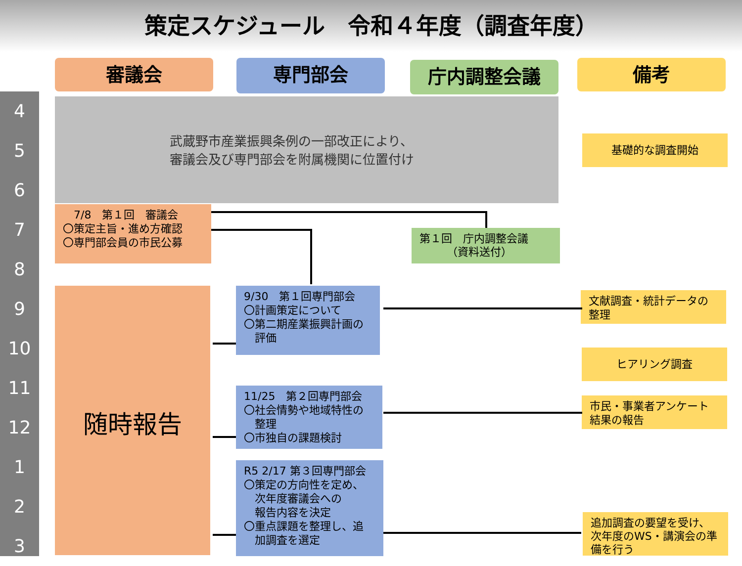策定スケジュール　令和４年度（調査年度）
審議会 専門部会 庁内調整会議 備考
4
5
6
7
8
9
10
11
12
1
2
3
武蔵野市産業振興条例の一部改正により、
審議会及び専門部会を附属機関に位置付け
基礎的な調査開始
　7/8　第１回　審議会
〇策定主旨・進め方確認
〇専門部会員の市民公募
第１回　庁内調整会議
　　　（資料送付）
随時報告
9/30　第１回専門部会
〇計画策定について
〇第二期産業振興計画の
　評価
文献調査・統計データの
整理
ヒアリング調査
11/25　第２回専門部会
〇社会情勢や地域特性の
　整理
〇市独自の課題検討
市民・事業者アンケート
結果の報告
R5 2/17 第３回専門部会
〇策定の方向性を定め、
　次年度審議会への
　報告内容を決定
〇重点課題を整理し、追
　加調査を選定
追加調査の要望を受け、
次年度のWS・講演会の準
備を行う